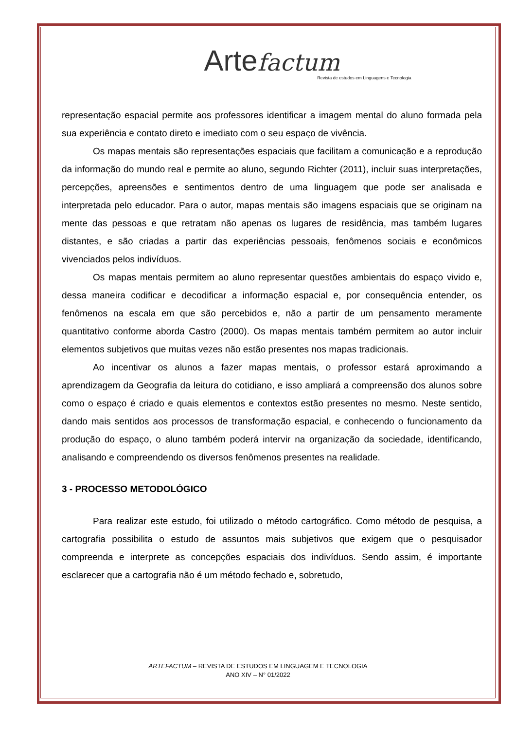Arte factum
Revista de estudos em Linguagens e Tecnologia
representação espacial permite aos professores identificar a imagem mental do aluno formada pela sua experiência e contato direto e imediato com o seu espaço de vivência.
Os mapas mentais são representações espaciais que facilitam a comunicação e a reprodução da informação do mundo real e permite ao aluno, segundo Richter (2011), incluir suas interpretações, percepções, apreensões e sentimentos dentro de uma linguagem que pode ser analisada e interpretada pelo educador. Para o autor, mapas mentais são imagens espaciais que se originam na mente das pessoas e que retratam não apenas os lugares de residência, mas também lugares distantes, e são criadas a partir das experiências pessoais, fenômenos sociais e econômicos vivenciados pelos indivíduos.
Os mapas mentais permitem ao aluno representar questões ambientais do espaço vivido e, dessa maneira codificar e decodificar a informação espacial e, por consequência entender, os fenômenos na escala em que são percebidos e, não a partir de um pensamento meramente quantitativo conforme aborda Castro (2000). Os mapas mentais também permitem ao autor incluir elementos subjetivos que muitas vezes não estão presentes nos mapas tradicionais.
Ao incentivar os alunos a fazer mapas mentais, o professor estará aproximando a aprendizagem da Geografia da leitura do cotidiano, e isso ampliará a compreensão dos alunos sobre como o espaço é criado e quais elementos e contextos estão presentes no mesmo. Neste sentido, dando mais sentidos aos processos de transformação espacial, e conhecendo o funcionamento da produção do espaço, o aluno também poderá intervir na organização da sociedade, identificando, analisando e compreendendo os diversos fenômenos presentes na realidade.
3 - PROCESSO METODOLÓGICO
Para realizar este estudo, foi utilizado o método cartográfico. Como método de pesquisa, a cartografia possibilita o estudo de assuntos mais subjetivos que exigem que o pesquisador compreenda e interprete as concepções espaciais dos indivíduos. Sendo assim, é importante esclarecer que a cartografia não é um método fechado e, sobretudo,
ARTEFACTUM – REVISTA DE ESTUDOS EM LINGUAGEM E TECNOLOGIA
ANO XIV – N° 01/2022